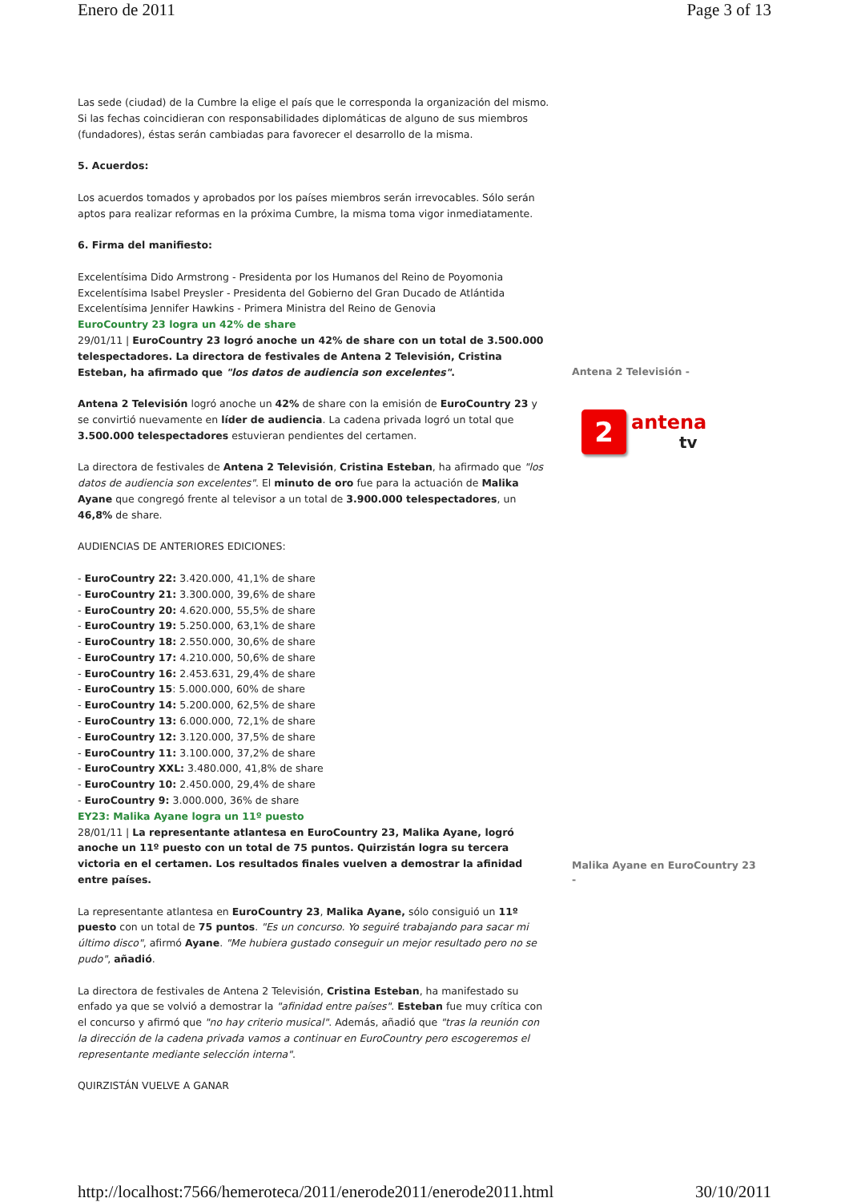Enero de 2011 Page 3 of 13
Las sede (ciudad) de la Cumbre la elige el país que le corresponda la organización del mismo. Si las fechas coincidieran con responsabilidades diplomáticas de alguno de sus miembros (fundadores), éstas serán cambiadas para favorecer el desarrollo de la misma.
5. Acuerdos:
Los acuerdos tomados y aprobados por los países miembros serán irrevocables. Sólo serán aptos para realizar reformas en la próxima Cumbre, la misma toma vigor inmediatamente.
6. Firma del manifiesto:
Excelentísima Dido Armstrong - Presidenta por los Humanos del Reino de Poyomonia
Excelentísima Isabel Preysler - Presidenta del Gobierno del Gran Ducado de Atlántida
Excelentísima Jennifer Hawkins - Primera Ministra del Reino de Genovia
EuroCountry 23 logra un 42% de share
29/01/11 | EuroCountry 23 logró anoche un 42% de share con un total de 3.500.000 telespectadores. La directora de festivales de Antena 2 Televisión, Cristina Esteban, ha afirmado que "los datos de audiencia son excelentes".
Antena 2 Televisión logró anoche un 42% de share con la emisión de EuroCountry 23 y se convirtió nuevamente en líder de audiencia. La cadena privada logró un total que 3.500.000 telespectadores estuvieran pendientes del certamen.
La directora de festivales de Antena 2 Televisión, Cristina Esteban, ha afirmado que "los datos de audiencia son excelentes". El minuto de oro fue para la actuación de Malika Ayane que congregó frente al televisor a un total de 3.900.000 telespectadores, un 46,8% de share.
AUDIENCIAS DE ANTERIORES EDICIONES:
- EuroCountry 22: 3.420.000, 41,1% de share
- EuroCountry 21: 3.300.000, 39,6% de share
- EuroCountry 20: 4.620.000, 55,5% de share
- EuroCountry 19: 5.250.000, 63,1% de share
- EuroCountry 18: 2.550.000, 30,6% de share
- EuroCountry 17: 4.210.000, 50,6% de share
- EuroCountry 16: 2.453.631, 29,4% de share
- EuroCountry 15: 5.000.000, 60% de share
- EuroCountry 14: 5.200.000, 62,5% de share
- EuroCountry 13: 6.000.000, 72,1% de share
- EuroCountry 12: 3.120.000, 37,5% de share
- EuroCountry 11: 3.100.000, 37,2% de share
- EuroCountry XXL: 3.480.000, 41,8% de share
- EuroCountry 10: 2.450.000, 29,4% de share
- EuroCountry 9: 3.000.000, 36% de share
EY23: Malika Ayane logra un 11º puesto
28/01/11 | La representante atlantesa en EuroCountry 23, Malika Ayane, logró anoche un 11º puesto con un total de 75 puntos. Quirzistán logra su tercera victoria en el certamen. Los resultados finales vuelven a demostrar la afinidad entre países.
La representante atlantesa en EuroCountry 23, Malika Ayane, sólo consiguió un 11º puesto con un total de 75 puntos. "Es un concurso. Yo seguiré trabajando para sacar mi último disco", afirmó Ayane. "Me hubiera gustado conseguir un mejor resultado pero no se pudo", añadió.
La directora de festivales de Antena 2 Televisión, Cristina Esteban, ha manifestado su enfado ya que se volvió a demostrar la "afinidad entre países". Esteban fue muy crítica con el concurso y afirmó que "no hay criterio musical". Además, añadió que "tras la reunión con la dirección de la cadena privada vamos a continuar en EuroCountry pero escogeremos el representante mediante selección interna".
QUIRZISTÁN VUELVE A GANAR
Antena 2 Televisión -
2
antena
tv
Malika Ayane en EuroCountry 23 -
http://localhost:7566/hemeroteca/2011/enerode2011/enerode2011.html 30/10/2011